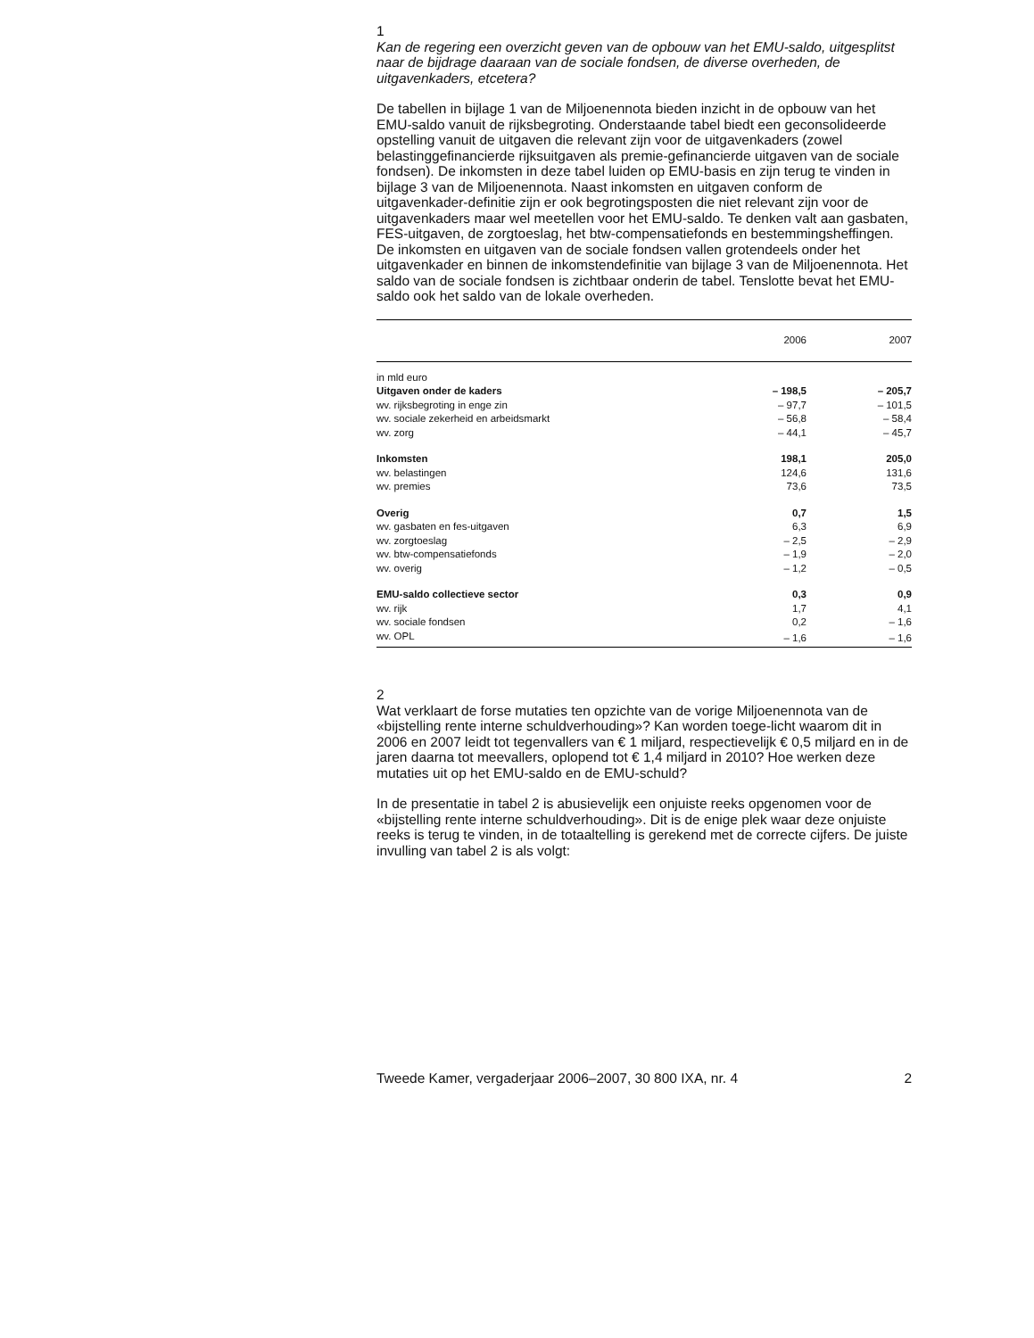1
Kan de regering een overzicht geven van de opbouw van het EMU-saldo, uitgesplitst naar de bijdrage daaraan van de sociale fondsen, de diverse overheden, de uitgavenkaders, etcetera?
De tabellen in bijlage 1 van de Miljoenennota bieden inzicht in de opbouw van het EMU-saldo vanuit de rijksbegroting. Onderstaande tabel biedt een geconsolideerde opstelling vanuit de uitgaven die relevant zijn voor de uitgavenkaders (zowel belastinggefinancierde rijksuitgaven als premie-gefinancierde uitgaven van de sociale fondsen). De inkomsten in deze tabel luiden op EMU-basis en zijn terug te vinden in bijlage 3 van de Miljoenennota. Naast inkomsten en uitgaven conform de uitgavenkader-definitie zijn er ook begrotingsposten die niet relevant zijn voor de uitgavenkaders maar wel meetellen voor het EMU-saldo. Te denken valt aan gasbaten, FES-uitgaven, de zorgtoeslag, het btw-compensatiefonds en bestemmingsheffingen. De inkomsten en uitgaven van de sociale fondsen vallen grotendeels onder het uitgavenkader en binnen de inkomstendefinitie van bijlage 3 van de Miljoenennota. Het saldo van de sociale fondsen is zichtbaar onderin de tabel. Tenslotte bevat het EMU-saldo ook het saldo van de lokale overheden.
| | 2006 | 2007 |
| --- | --- | --- |
| in mld euro | | |
| Uitgaven onder de kaders | – 198,5 | – 205,7 |
| wv. rijksbegroting in enge zin | – 97,7 | – 101,5 |
| wv. sociale zekerheid en arbeidsmarkt | – 56,8 | – 58,4 |
| wv. zorg | – 44,1 | – 45,7 |
| Inkomsten | 198,1 | 205,0 |
| wv. belastingen | 124,6 | 131,6 |
| wv. premies | 73,6 | 73,5 |
| Overig | 0,7 | 1,5 |
| wv. gasbaten en fes-uitgaven | 6,3 | 6,9 |
| wv. zorgtoeslag | – 2,5 | – 2,9 |
| wv. btw-compensatiefonds | – 1,9 | – 2,0 |
| wv. overig | – 1,2 | – 0,5 |
| EMU-saldo collectieve sector | 0,3 | 0,9 |
| wv. rijk | 1,7 | 4,1 |
| wv. sociale fondsen | 0,2 | – 1,6 |
| wv. OPL | – 1,6 | – 1,6 |
2
Wat verklaart de forse mutaties ten opzichte van de vorige Miljoenennota van de «bijstelling rente interne schuldverhouding»? Kan worden toege-licht waarom dit in 2006 en 2007 leidt tot tegenvallers van € 1 miljard, respectievelijk € 0,5 miljard en in de jaren daarna tot meevallers, oplopend tot € 1,4 miljard in 2010? Hoe werken deze mutaties uit op het EMU-saldo en de EMU-schuld?
In de presentatie in tabel 2 is abusievelijk een onjuiste reeks opgenomen voor de «bijstelling rente interne schuldverhouding». Dit is de enige plek waar deze onjuiste reeks is terug te vinden, in de totaaltelling is gerekend met de correcte cijfers. De juiste invulling van tabel 2 is als volgt:
Tweede Kamer, vergaderjaar 2006–2007, 30 800 IXA, nr. 4 2